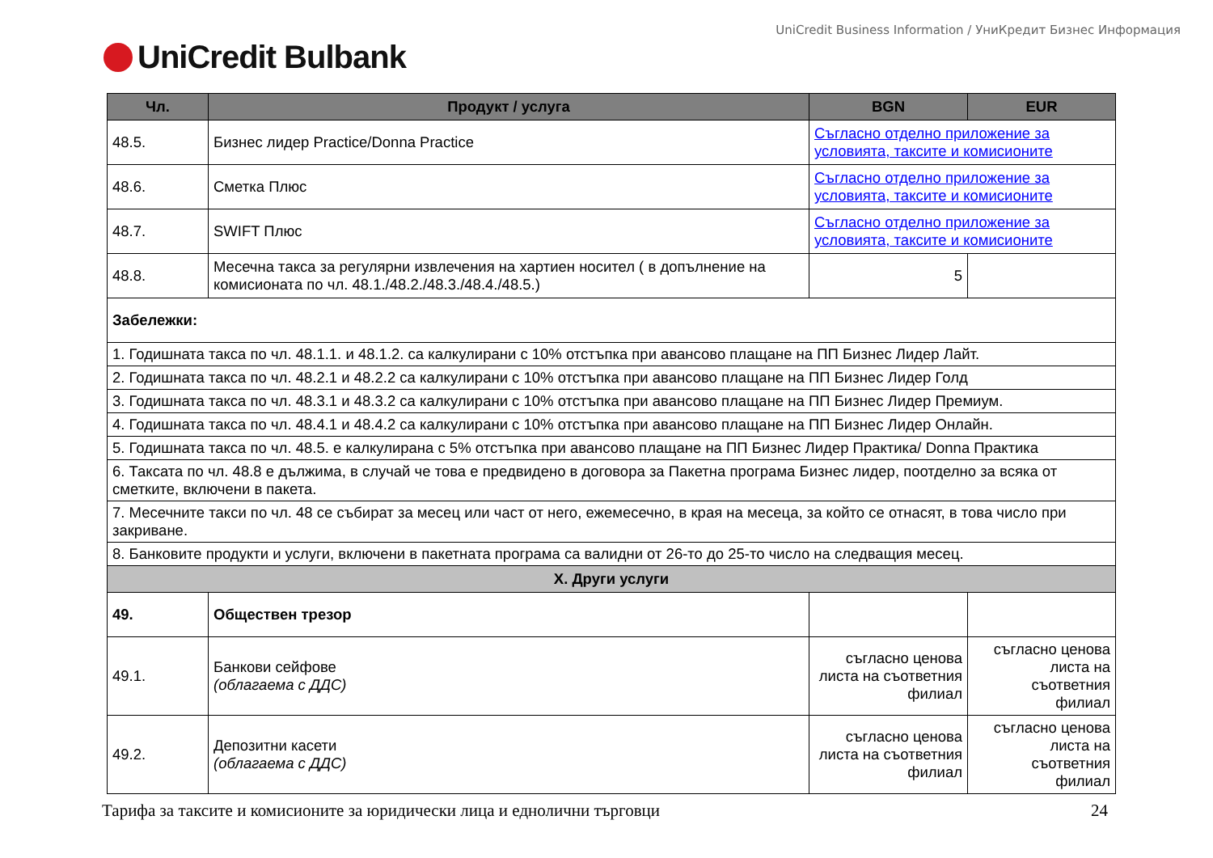UniCredit Business Information / УниКредит Бизнес Информация
UniCredit Bulbank
| Чл. | Продукт / услуга | BGN | EUR |
| --- | --- | --- | --- |
| 48.5. | Бизнес лидер Practice/Donna Practice | Съгласно отделно приложение за условията, таксите и комисионите | |
| 48.6. | Сметка Плюс | Съгласно отделно приложение за условията, таксите и комисионите | |
| 48.7. | SWIFT Плюс | Съгласно отделно приложение за условията, таксите и комисионите | |
| 48.8. | Месечна такса за регулярни извлечения на хартиен носител ( в допълнение на комисионата по чл. 48.1./48.2./48.3./48.4./48.5.) | 5 | |
| Забележки: | | | |
| 1. Годишната такса по чл. 48.1.1. и 48.1.2. са калкулирани с 10% отстъпка при авансово плащане на ПП Бизнес Лидер Лайт. | | | |
| 2. Годишната такса по чл. 48.2.1 и 48.2.2 са калкулирани с 10% отстъпка при авансово плащане на ПП Бизнес Лидер Голд | | | |
| 3. Годишната такса по чл. 48.3.1 и 48.3.2 са калкулирани с 10% отстъпка при авансово плащане на ПП Бизнес Лидер Премиум. | | | |
| 4. Годишната такса по чл. 48.4.1 и 48.4.2 са калкулирани с 10% отстъпка при авансово плащане на ПП Бизнес Лидер Онлайн. | | | |
| 5. Годишната такса по чл. 48.5. е калкулирана с 5% отстъпка при авансово плащане на ПП Бизнес Лидер Практика/ Donna Практика | | | |
| 6. Таксата по чл. 48.8 е дължима, в случай че това е предвидено в договора за Пакетна програма Бизнес лидер, поотделно за всяка от сметките, включени в пакета. | | | |
| 7. Месечните такси по чл. 48 се събират за месец или част от него, ежемесечно, в края на месеца, за който се отнасят, в това число при закриване. | | | |
| 8. Банковите продукти и услуги, включени в пакетната програма са валидни от 26-то до 25-то число на следващия месец. | | | |
| X. Други услуги | | | |
| 49. | Обществен трезор | | |
| 49.1. | Банкови сейфове (облагаема с ДДС) | съгласно ценова листа на съответния филиал | съгласно ценова листа на съответния филиал |
| 49.2. | Депозитни касети (облагаема с ДДС) | съгласно ценова листа на съответния филиал | съгласно ценова листа на съответния филиал |
Тарифа за таксите и комисионите за юридически лица и еднолични търговци 24